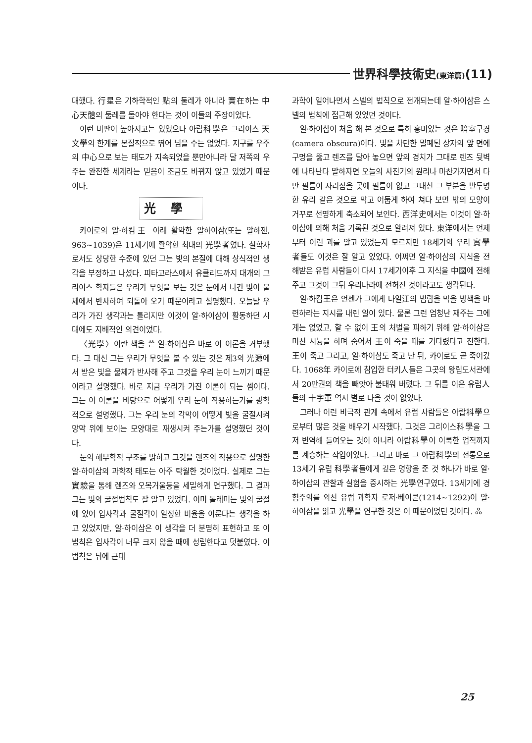世界科學技術史(東洋篇)(11)
대했다. 行星은 기하학적인 點의 둘레가 아니라 實在하는 中心天體의 둘레를 돌아야 한다는 것이 이들의 주장이었다.
이런 비판이 높아지고는 있었으나 아랍科學은 그리이스 天文學의 한계를 본질적으로 뛰어 넘을 수는 없었다. 지구를 우주의 中心으로 보는 태도가 지속되었을 뿐만아니라 달 저쪽의 우주는 완전한 세계라는 믿음이 조금도 바뀌지 않고 있었기 때문이다.
光學
카이로의 알·하킴王 아래 활약한 알하이삼(또는 알하젠, 963~1039)은 11세기에 활약한 최대의 光學者였다. 철학자로서도 상당한 수준에 있던 그는 빛의 본질에 대해 상식적인 생각을 부정하고 나섰다. 피타고라스에서 유클리드까지 대개의 그리이스 학자들은 우리가 무엇을 보는 것은 눈에서 나간 빛이 물체에서 반사하여 되돌아 오기 때문이라고 설명했다. 오늘날 우리가 가진 생각과는 틀리지만 이것이 알·하이삼이 활동하던 시대에도 지배적인 의견이었다.
〈光學〉이란 책을 쓴 알·하이삼은 바로 이 이론을 거부했다. 그 대신 그는 우리가 무엇을 볼 수 있는 것은 제3의 光源에서 받은 빛을 물체가 반사해 주고 그것을 우리 눈이 느끼기 때문이라고 설명했다. 바로 지금 우리가 가진 이론이 되는 셈이다. 그는 이 이론을 바탕으로 어떻게 우리 눈이 작용하는가를 광학적으로 설명했다. 그는 우리 눈의 각막이 어떻게 빛을 굴절시켜 망막 위에 보이는 모양대로 재생시켜 주는가를 설명했던 것이다.
눈의 해부학적 구조를 밝히고 그것을 렌즈의 작용으로 설명한 알·하이삼의 과학적 태도는 아주 탁월한 것이었다. 실제로 그는 實驗을 통해 렌즈와 오목거울등을 세밀하게 연구했다. 그 결과 그는 빛의 굴절법칙도 잘 알고 있었다. 이미 톨레미는 빛의 굴절에 있어 입사각과 굴절각이 일정한 비율을 이룬다는 생각을 하고 있었지만, 알·하이삼은 이 생각을 더 분명히 표현하고 또 이 법칙은 입사각이 너무 크지 않을 때에 성립한다고 덧붙였다. 이 법칙은 뒤에 근대
과학이 일어나면서 스넬의 법칙으로 전개되는데 알·하이삼은 스넬의 법칙에 접근해 있었던 것이다.
알·하이삼이 처음 해 본 것으로 특히 흥미있는 것은 暗室구경(camera obscura)이다. 빛을 차단한 밀폐된 상자의 앞 면에 구멍을 뚫고 렌즈를 달아 놓으면 앞의 경치가 그대로 렌즈 뒷벽에 나타난다 말하자면 오늘의 사진기의 원리나 마찬가지면서 다만 필름이 자리잡을 곳에 필름이 없고 그대신 그 부분을 반투명한 유리 같은 것으로 막고 어둡게 하여 쳐다 보면 밖의 모양이 거꾸로 선명하게 축소되어 보인다. 西洋史에서는 이것이 알·하이삼에 의해 처음 기록된 것으로 알려져 있다. 東洋에서는 언제부터 이런 괴를 알고 있었는지 모르지만 18세기의 우리 實學者들도 이것은 잘 알고 있었다. 어쩌면 알·하이삼의 지식을 전해받은 유럽 사람들이 다시 17세기이후 그 지식을 中國에 전해주고 그것이 그뒤 우리나라에 전허진 것이라고도 생각된다.
알·하킴王은 언젠가 그에게 나일江의 범람을 막을 방책을 마련하라는 지시를 내린 일이 있다. 물론 그런 엄청난 재주는 그에게는 없었고, 할 수 없이 王의 처벌을 피하기 위해 알·하이삼은 미친 시늉을 하며 숨어서 王이 죽을 때를 기다렸다고 전한다. 王이 죽고 그리고, 알·하이삼도 죽고 난 뒤, 카이로도 곧 죽어갔다. 1068年 카이로에 침입한 터키人들은 그곳의 왕립도서관에서 20만권의 책을 빼앗아 불태워 버렸다. 그 뒤를 이은 유럽人들의 十字軍 역시 별로 나을 것이 없었다.
그러나 이런 비극적 관계 속에서 유럽 사람들은 아랍科學으로부터 많은 것을 배우기 시작했다. 그것은 그리이스科學을 그저 번역해 들여오는 것이 아니라 아랍科學이 이룩한 업적까지를 계승하는 작업이었다. 그리고 바로 그 아랍科學의 전통으로 13세기 유럽 科學者들에게 깊은 영향을 준 것 하나가 바로 알·하이삼의 관찰과 실험을 중시하는 光學연구였다. 13세기에 경험주의를 외친 유럽 과학자 로저·베이콘(1214~1292)이 알·하이삼을 읽고 光學을 연구한 것은 이 때문이었던 것이다. ஃ
25